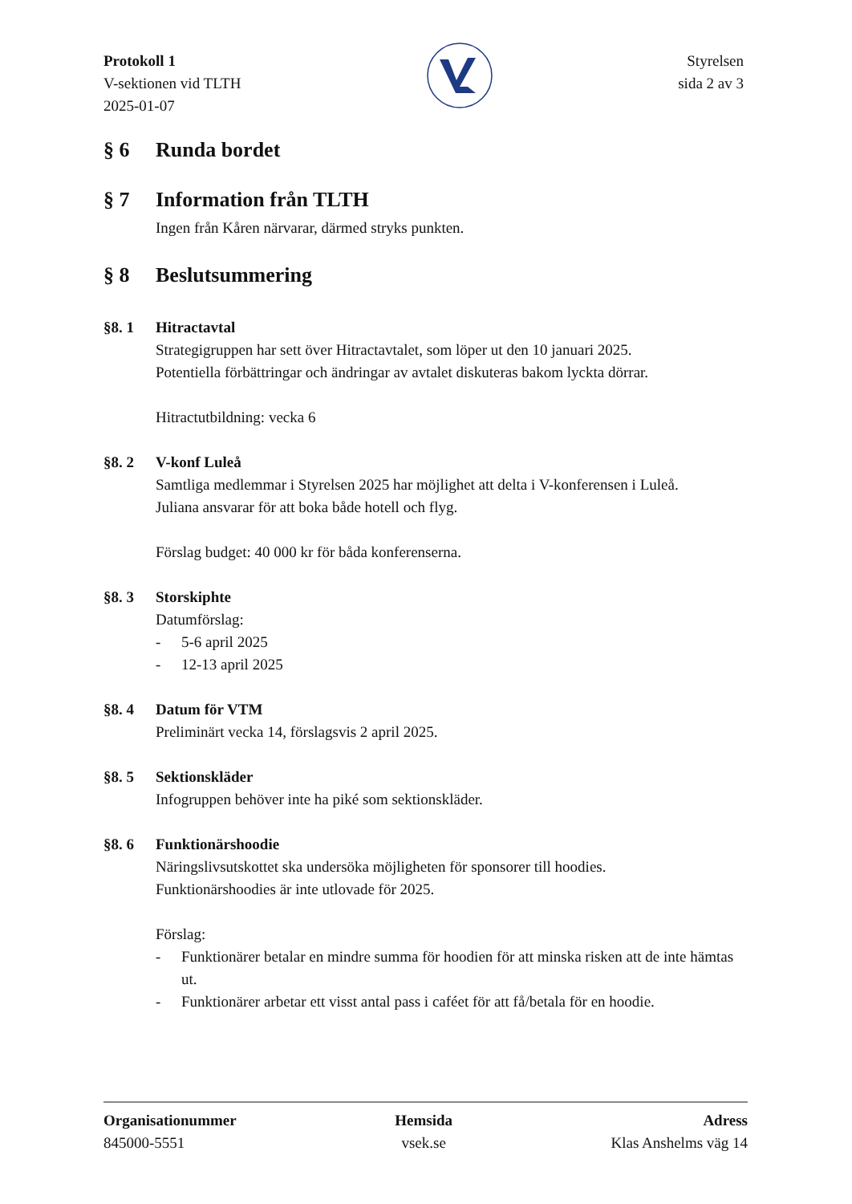Protokoll 1
V-sektionen vid TLTH
2025-01-07
Styrelsen
sida 2 av 3
§ 6 Runda bordet
§ 7 Information från TLTH
Ingen från Kåren närvarar, därmed stryks punkten.
§ 8 Beslutsummering
§8. 1 Hitractavtal
Strategigruppen har sett över Hitractavtalet, som löper ut den 10 januari 2025.
Potentiella förbättringar och ändringar av avtalet diskuteras bakom lyckta dörrar.
Hitractutbildning: vecka 6
§8. 2 V-konf Luleå
Samtliga medlemmar i Styrelsen 2025 har möjlighet att delta i V-konferensen i Luleå.
Juliana ansvarar för att boka både hotell och flyg.
Förslag budget: 40 000 kr för båda konferenserna.
§8. 3 Storskiphte
Datumförslag:
- 5-6 april 2025
- 12-13 april 2025
§8. 4 Datum för VTM
Preliminärt vecka 14, förslagsvis 2 april 2025.
§8. 5 Sektionskläder
Infogruppen behöver inte ha piké som sektionskläder.
§8. 6 Funktionärshoodie
Näringslivsutskottet ska undersöka möjligheten för sponsorer till hoodies.
Funktionärshoodies är inte utlovade för 2025.
Förslag:
- Funktionärer betalar en mindre summa för hoodien för att minska risken att de inte hämtas ut.
- Funktionärer arbetar ett visst antal pass i caféet för att få/betala för en hoodie.
Organisationummer
845000-5551
Hemsida
vsek.se
Adress
Klas Anshelms väg 14